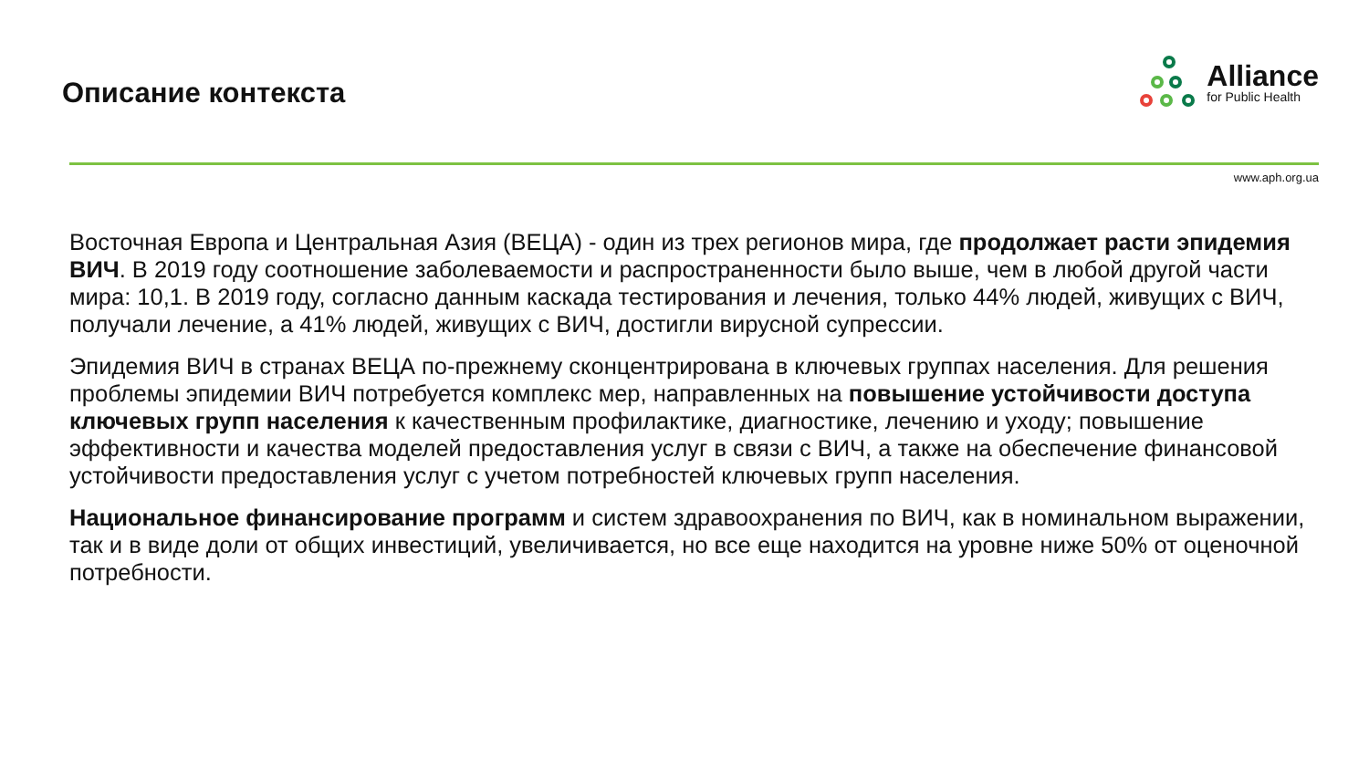Описание контекста
Alliance
for Public Health
www.aph.org.ua
Восточная Европа и Центральная Азия (ВЕЦА) - один из трех регионов мира, где продолжает расти эпидемия ВИЧ. В 2019 году соотношение заболеваемости и распространенности было выше, чем в любой другой части мира: 10,1. В 2019 году, согласно данным каскада тестирования и лечения, только 44% людей, живущих с ВИЧ, получали лечение, а 41% людей, живущих с ВИЧ, достигли вирусной супрессии.
Эпидемия ВИЧ в странах ВЕЦА по-прежнему сконцентрирована в ключевых группах населения. Для решения проблемы эпидемии ВИЧ потребуется комплекс мер, направленных на повышение устойчивости доступа ключевых групп населения к качественным профилактике, диагностике, лечению и уходу; повышение эффективности и качества моделей предоставления услуг в связи с ВИЧ, а также на обеспечение финансовой устойчивости предоставления услуг с учетом потребностей ключевых групп населения.
Национальное финансирование программ и систем здравоохранения по ВИЧ, как в номинальном выражении, так и в виде доли от общих инвестиций, увеличивается, но все еще находится на уровне ниже 50% от оценочной потребности.